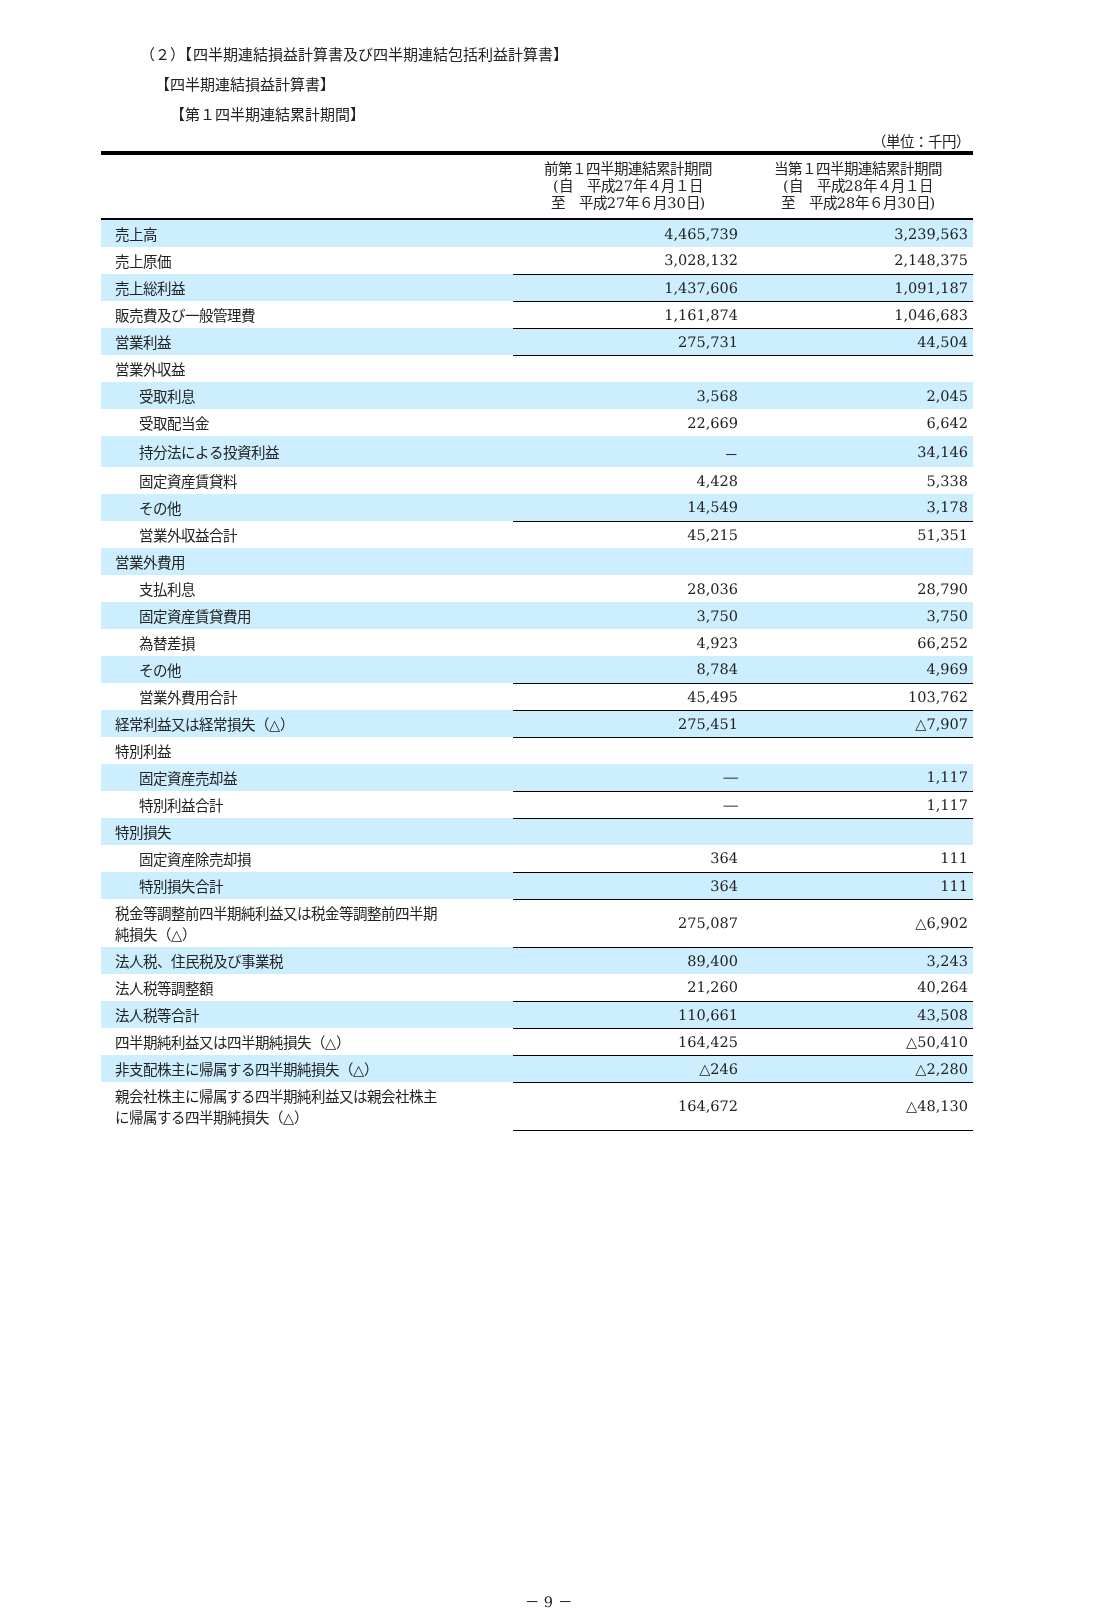（２）【四半期連結損益計算書及び四半期連結包括利益計算書】
【四半期連結損益計算書】
【第１四半期連結累計期間】
（単位：千円）
| | 前第１四半期連結累計期間 (自 平成27年４月１日 至 平成27年６月30日) | 当第１四半期連結累計期間 (自 平成28年４月１日 至 平成28年６月30日) |
| --- | --- | --- |
| 売上高 | 4,465,739 | 3,239,563 |
| 売上原価 | 3,028,132 | 2,148,375 |
| 売上総利益 | 1,437,606 | 1,091,187 |
| 販売費及び一般管理費 | 1,161,874 | 1,046,683 |
| 営業利益 | 275,731 | 44,504 |
| 営業外収益 | | |
| 受取利息 | 3,568 | 2,045 |
| 受取配当金 | 22,669 | 6,642 |
| 持分法による投資利益 | － | 34,146 |
| 固定資産賃貸料 | 4,428 | 5,338 |
| その他 | 14,549 | 3,178 |
| 営業外収益合計 | 45,215 | 51,351 |
| 営業外費用 | | |
| 支払利息 | 28,036 | 28,790 |
| 固定資産賃貸費用 | 3,750 | 3,750 |
| 為替差損 | 4,923 | 66,252 |
| その他 | 8,784 | 4,969 |
| 営業外費用合計 | 45,495 | 103,762 |
| 経常利益又は経常損失（△） | 275,451 | △7,907 |
| 特別利益 | | |
| 固定資産売却益 | ― | 1,117 |
| 特別利益合計 | ― | 1,117 |
| 特別損失 | | |
| 固定資産除売却損 | 364 | 111 |
| 特別損失合計 | 364 | 111 |
| 税金等調整前四半期純利益又は税金等調整前四半期 純損失（△） | 275,087 | △6,902 |
| 法人税、住民税及び事業税 | 89,400 | 3,243 |
| 法人税等調整額 | 21,260 | 40,264 |
| 法人税等合計 | 110,661 | 43,508 |
| 四半期純利益又は四半期純損失（△） | 164,425 | △50,410 |
| 非支配株主に帰属する四半期純損失（△） | △246 | △2,280 |
| 親会社株主に帰属する四半期純利益又は親会社株主 に帰属する四半期純損失（△） | 164,672 | △48,130 |
－ 9 －